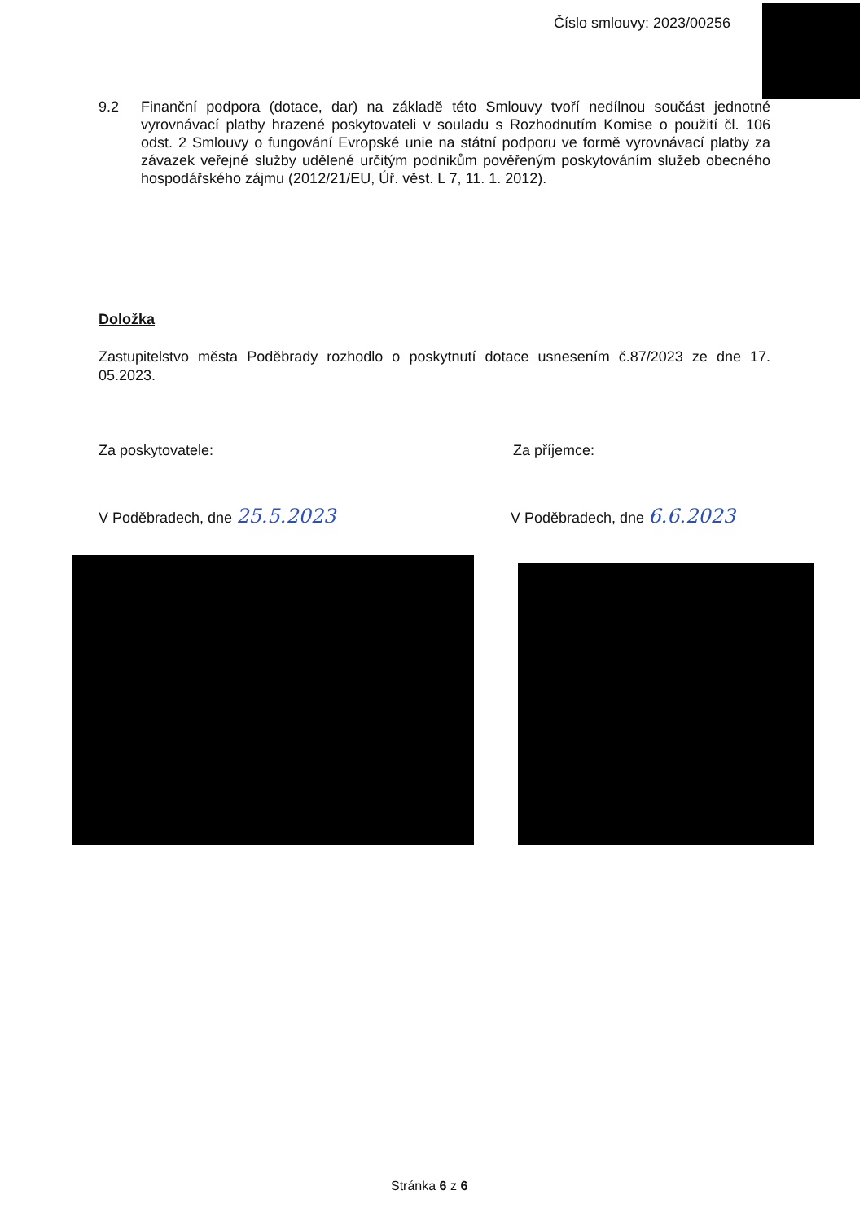Číslo smlouvy: 2023/00256
9.2 Finanční podpora (dotace, dar) na základě této Smlouvy tvoří nedílnou součást jednotné vyrovnávací platby hrazené poskytovateli v souladu s Rozhodnutím Komise o použití čl. 106 odst. 2 Smlouvy o fungování Evropské unie na státní podporu ve formě vyrovnávací platby za závazek veřejné služby udělené určitým podnikům pověřeným poskytováním služeb obecného hospodářského zájmu (2012/21/EU, Úř. věst. L 7, 11. 1. 2012).
Doložka
Zastupitelstvo města Poděbrady rozhodlo o poskytnutí dotace usnesením č.87/2023 ze dne 17. 05.2023.
Za poskytovatele: Za příjemce:
V Poděbradech, dne 25.5.2023 V Poděbradech, dne 6.6.2023
Stránka 6 z 6